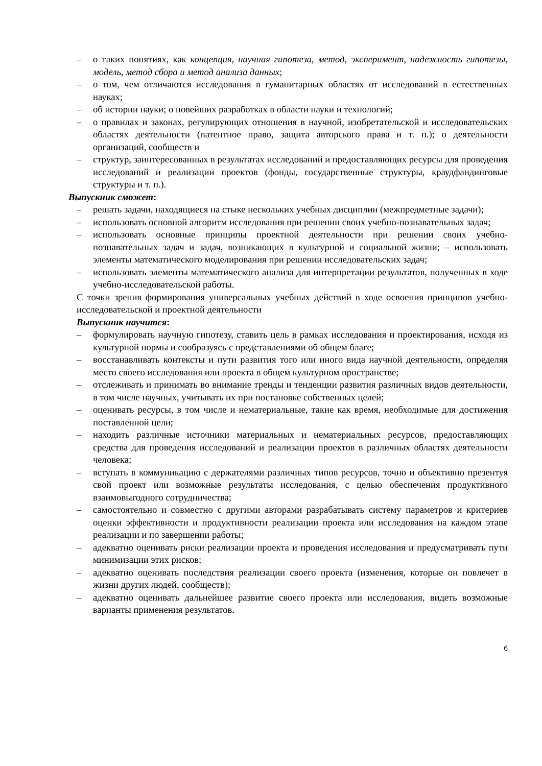– о таких понятиях, как концепция, научная гипотеза, метод, эксперимент, надежность гипотезы, модель, метод сбора и метод анализа данных;
– о том, чем отличаются исследования в гуманитарных областях от исследований в естественных науках;
– об истории науки; о новейших разработках в области науки и технологий;
– о правилах и законах, регулирующих отношения в научной, изобретательской и исследовательских областях деятельности (патентное право, защита авторского права и т. п.); о деятельности организаций, сообществ и
– структур, заинтересованных в результатах исследований и предоставляющих ресурсы для проведения исследований и реализации проектов (фонды, государственные структуры, краудфандинговые структуры и т. п.).
Выпускник сможет:
– решать задачи, находящиеся на стыке нескольких учебных дисциплин (межпредметные задачи);
– использовать основной алгоритм исследования при решении своих учебно-познавательных задач;
– использовать основные принципы проектной деятельности при решении своих учебно-познавательных задач и задач, возникающих в культурной и социальной жизни; – использовать элементы математического моделирования при решении исследовательских задач;
– использовать элементы математического анализа для интерпретации результатов, полученных в ходе учебно-исследовательской работы.
С точки зрения формирования универсальных учебных действий в ходе освоения принципов учебно-исследовательской и проектной деятельности
Выпускник научится:
– формулировать научную гипотезу, ставить цель в рамках исследования и проектирования, исходя из культурной нормы и сообразуясь с представлениями об общем благе;
– восстанавливать контексты и пути развития того или иного вида научной деятельности, определяя место своего исследования или проекта в общем культурном пространстве;
– отслеживать и принимать во внимание тренды и тенденции развития различных видов деятельности, в том числе научных, учитывать их при постановке собственных целей;
– оценивать ресурсы, в том числе и нематериальные, такие как время, необходимые для достижения поставленной цели;
– находить различные источники материальных и нематериальных ресурсов, предоставляющих средства для проведения исследований и реализации проектов в различных областях деятельности человека;
– вступать в коммуникацию с держателями различных типов ресурсов, точно и объективно презентуя свой проект или возможные результаты исследования, с целью обеспечения продуктивного взаимовыгодного сотрудничества;
– самостоятельно и совместно с другими авторами разрабатывать систему параметров и критериев оценки эффективности и продуктивности реализации проекта или исследования на каждом этапе реализации и по завершении работы;
– адекватно оценивать риски реализации проекта и проведения исследования и предусматривать пути минимизации этих рисков;
– адекватно оценивать последствия реализации своего проекта (изменения, которые он повлечет в жизни других людей, сообществ);
– адекватно оценивать дальнейшее развитие своего проекта или исследования, видеть возможные варианты применения результатов.
6